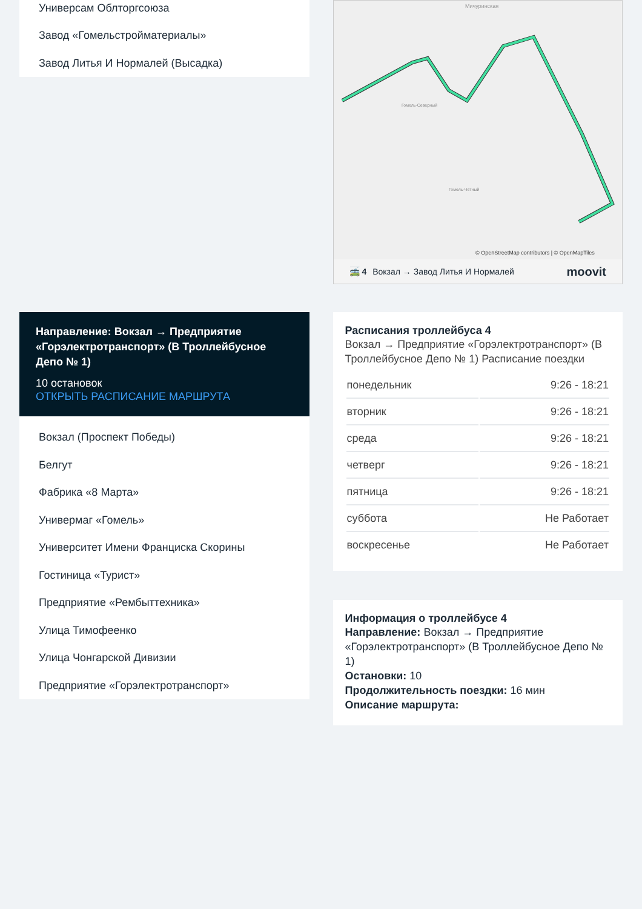Универсам Облторгсоюза
Завод «Гомельстройматериалы»
Завод Литья И Нормалей (Высадка)
Направление: Вокзал → Предприятие «Горэлектротранспорт» (В Троллейбусное Депо № 1)
10 остановок
ОТКРЫТЬ РАСПИСАНИЕ МАРШРУТА
Вокзал (Проспект Победы)
Белгут
Фабрика «8 Марта»
Универмаг «Гомель»
Университет Имени Франциска Скорины
Гостиница «Турист»
Предприятие «Рембыттехника»
Улица Тимофеенко
Улица Чонгарской Дивизии
Предприятие «Горэлектротранспорт»
Мичуринская
Гомель-Северный
Гомель-Чётный
© OpenStreetMap contributors | © OpenMapTiles
🚎 4 Вокзал → Завод Литья И Нормалей moovit
Расписания троллейбуса 4
Вокзал → Предприятие «Горэлектротранспорт» (В Троллейбусное Депо № 1) Расписание поездки
| понедельник | 9:26 - 18:21 |
| вторник | 9:26 - 18:21 |
| среда | 9:26 - 18:21 |
| четверг | 9:26 - 18:21 |
| пятница | 9:26 - 18:21 |
| суббота | Не Работает |
| воскресенье | Не Работает |
Информация о троллейбусе 4
Направление: Вокзал → Предприятие «Горэлектротранспорт» (В Троллейбусное Депо № 1)
Остановки: 10
Продолжительность поездки: 16 мин
Описание маршрута: